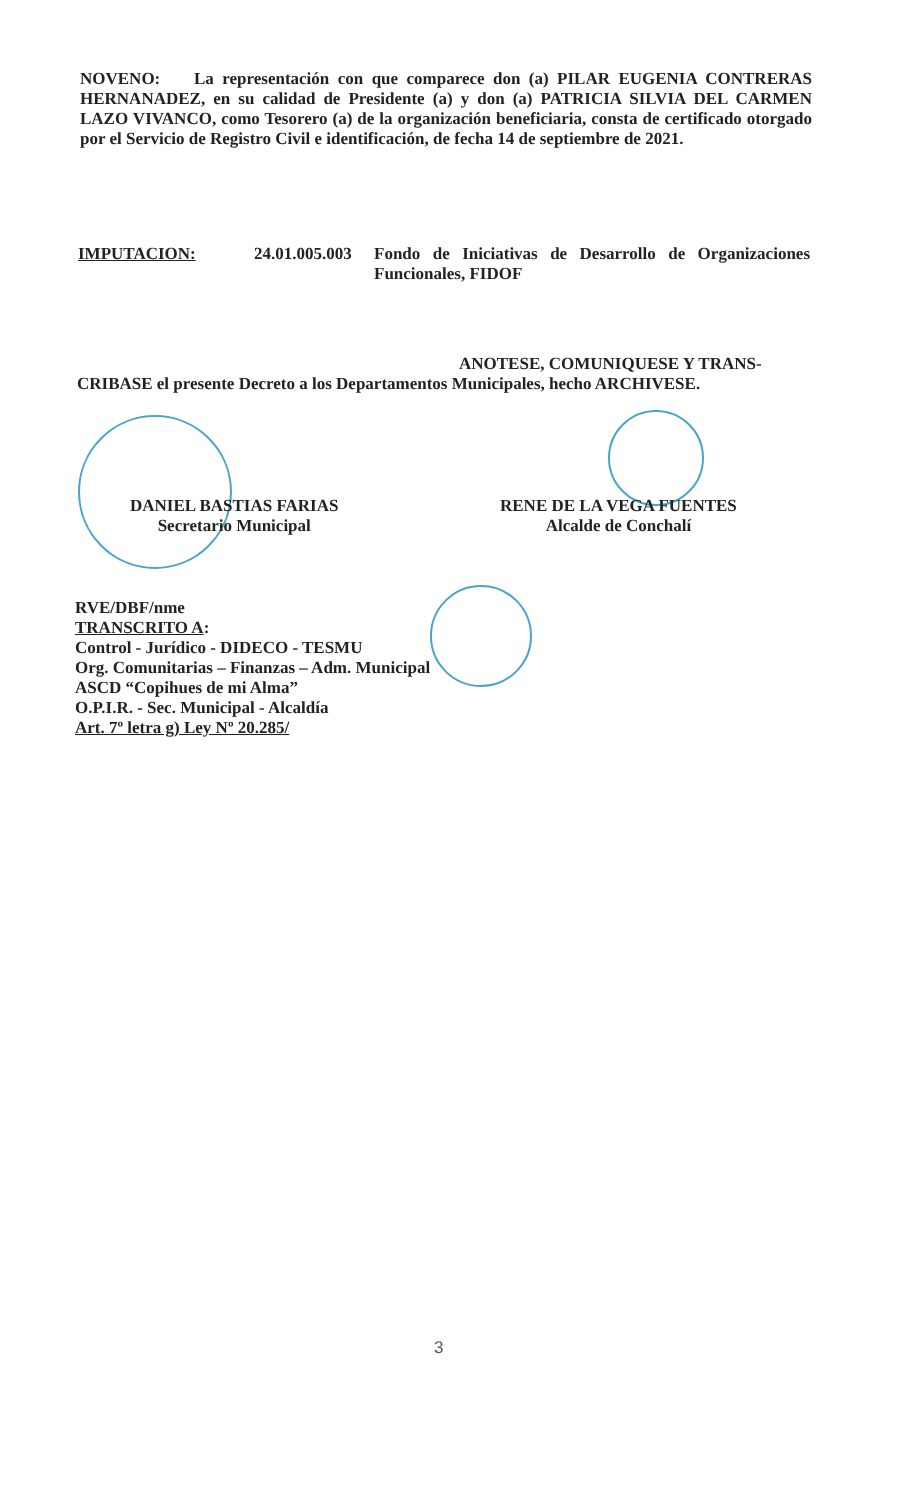NOVENO: La representación con que comparece don (a) PILAR EUGENIA CONTRERAS HERNANADEZ, en su calidad de Presidente (a) y don (a) PATRICIA SILVIA DEL CARMEN LAZO VIVANCO, como Tesorero (a) de la organización beneficiaria, consta de certificado otorgado por el Servicio de Registro Civil e identificación, de fecha 14 de septiembre de 2021.
IMPUTACION: 24.01.005.003 Fondo de Iniciativas de Desarrollo de Organizaciones Funcionales, FIDOF
ANOTESE, COMUNIQUESE Y TRANS-
CRIBASE el presente Decreto a los Departamentos Municipales, hecho ARCHIVESE.
DANIEL BASTIAS FARIAS
Secretario Municipal
RENE DE LA VEGA FUENTES
Alcalde de Conchalí
RVE/DBF/nme
TRANSCRITO A:
Control - Jurídico - DIDECO - TESMU
Org. Comunitarias – Finanzas – Adm. Municipal
ASCD “Copihues de mi Alma”
O.P.I.R. - Sec. Municipal - Alcaldía
Art. 7º letra g) Ley Nº 20.285/
3